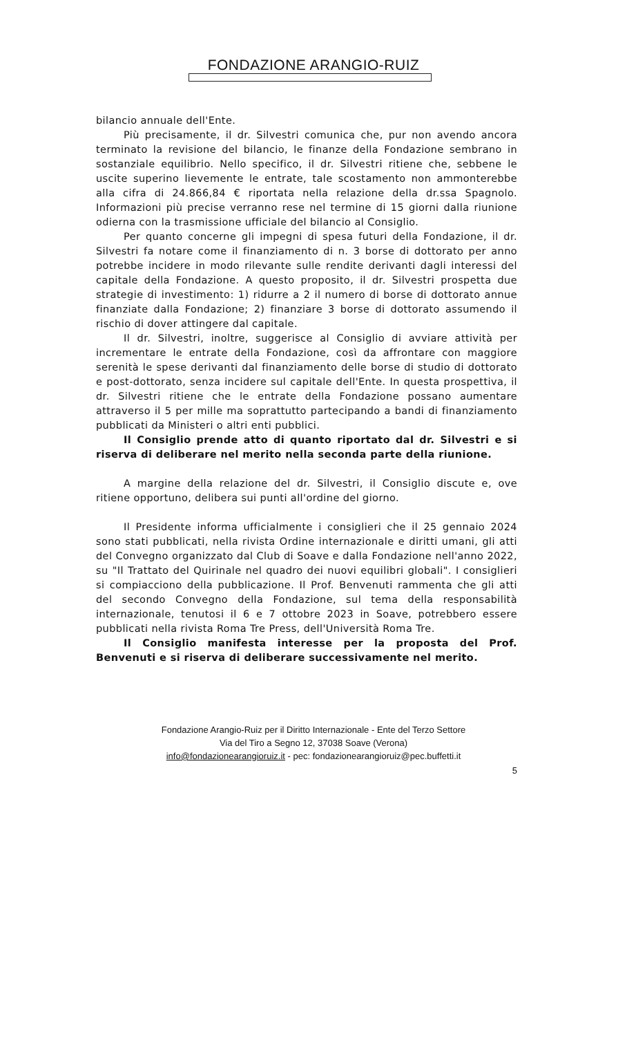FONDAZIONE ARANGIO-RUIZ
bilancio annuale dell'Ente.
Più precisamente, il dr. Silvestri comunica che, pur non avendo ancora terminato la revisione del bilancio, le finanze della Fondazione sembrano in sostanziale equilibrio. Nello specifico, il dr. Silvestri ritiene che, sebbene le uscite superino lievemente le entrate, tale scostamento non ammonterebbe alla cifra di 24.866,84 € riportata nella relazione della dr.ssa Spagnolo. Informazioni più precise verranno rese nel termine di 15 giorni dalla riunione odierna con la trasmissione ufficiale del bilancio al Consiglio.
Per quanto concerne gli impegni di spesa futuri della Fondazione, il dr. Silvestri fa notare come il finanziamento di n. 3 borse di dottorato per anno potrebbe incidere in modo rilevante sulle rendite derivanti dagli interessi del capitale della Fondazione. A questo proposito, il dr. Silvestri prospetta due strategie di investimento: 1) ridurre a 2 il numero di borse di dottorato annue finanziate dalla Fondazione; 2) finanziare 3 borse di dottorato assumendo il rischio di dover attingere dal capitale.
Il dr. Silvestri, inoltre, suggerisce al Consiglio di avviare attività per incrementare le entrate della Fondazione, così da affrontare con maggiore serenità le spese derivanti dal finanziamento delle borse di studio di dottorato e post-dottorato, senza incidere sul capitale dell'Ente. In questa prospettiva, il dr. Silvestri ritiene che le entrate della Fondazione possano aumentare attraverso il 5 per mille ma soprattutto partecipando a bandi di finanziamento pubblicati da Ministeri o altri enti pubblici.
Il Consiglio prende atto di quanto riportato dal dr. Silvestri e si riserva di deliberare nel merito nella seconda parte della riunione.
A margine della relazione del dr. Silvestri, il Consiglio discute e, ove ritiene opportuno, delibera sui punti all'ordine del giorno.
Il Presidente informa ufficialmente i consiglieri che il 25 gennaio 2024 sono stati pubblicati, nella rivista Ordine internazionale e diritti umani, gli atti del Convegno organizzato dal Club di Soave e dalla Fondazione nell'anno 2022, su "Il Trattato del Quirinale nel quadro dei nuovi equilibri globali". I consiglieri si compiacciono della pubblicazione. Il Prof. Benvenuti rammenta che gli atti del secondo Convegno della Fondazione, sul tema della responsabilità internazionale, tenutosi il 6 e 7 ottobre 2023 in Soave, potrebbero essere pubblicati nella rivista Roma Tre Press, dell'Università Roma Tre.
Il Consiglio manifesta interesse per la proposta del Prof. Benvenuti e si riserva di deliberare successivamente nel merito.
Fondazione Arangio-Ruiz per il Diritto Internazionale - Ente del Terzo Settore
Via del Tiro a Segno 12, 37038 Soave (Verona)
info@fondazionearangioruiz.it - pec: fondazionearangioruiz@pec.buffetti.it
5